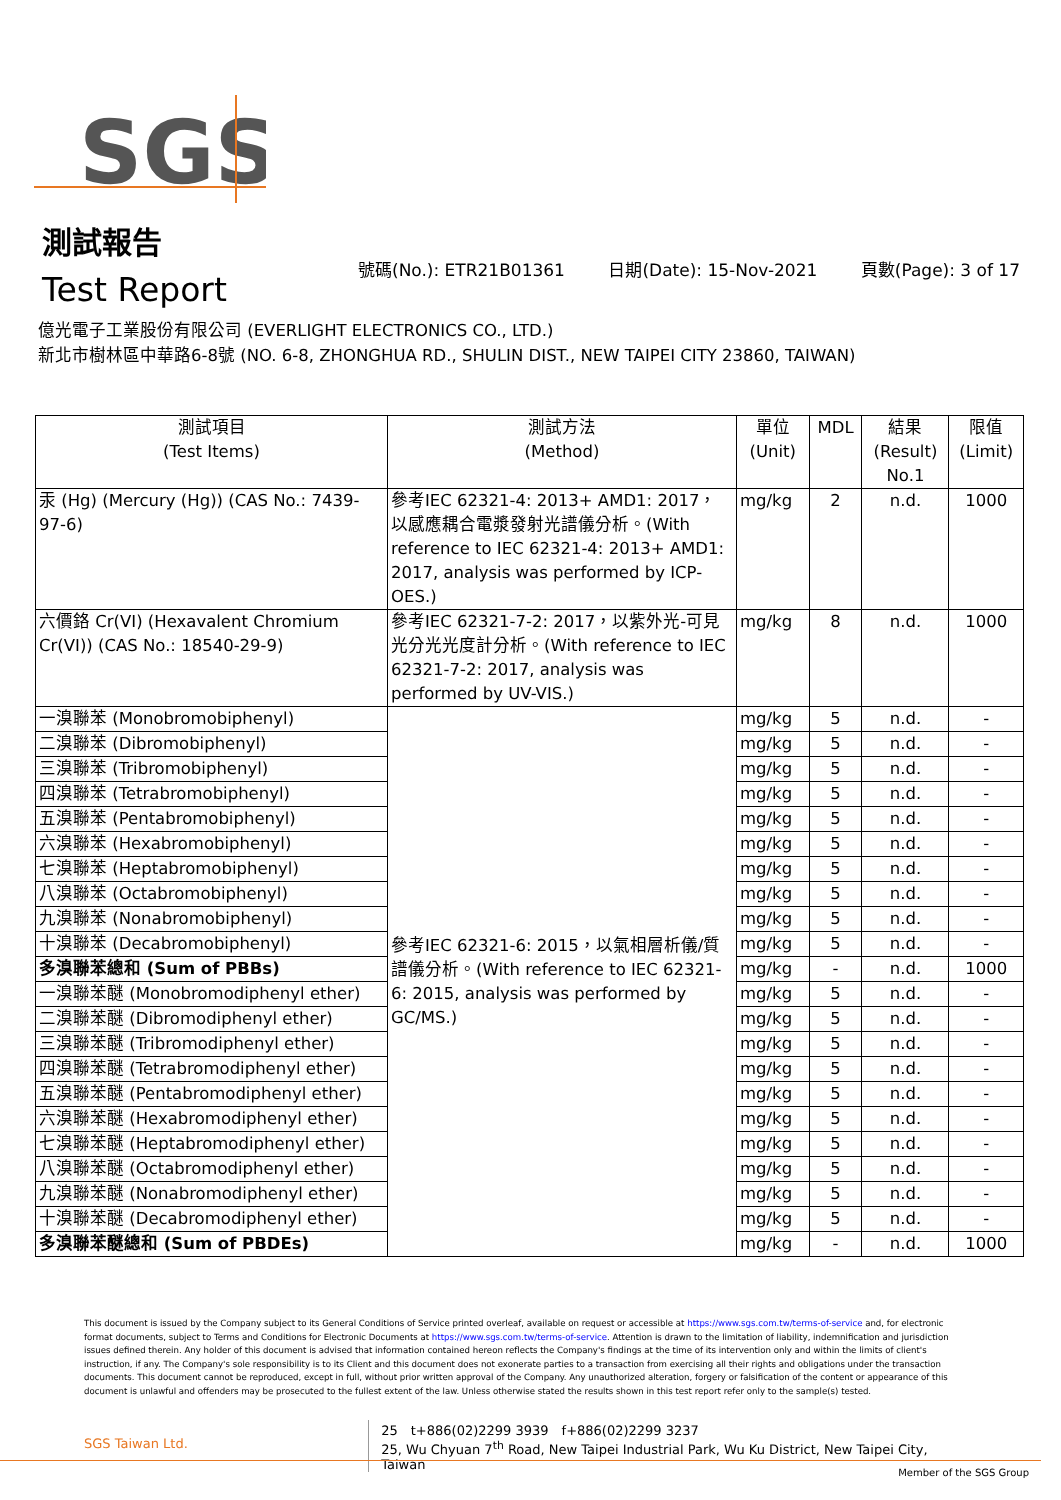SGS
測試報告
Test Report
號碼(No.): ETR21B01361 日期(Date): 15-Nov-2021 頁數(Page): 3 of 17
億光電子工業股份有限公司 (EVERLIGHT ELECTRONICS CO., LTD.)
新北市樹林區中華路6-8號 (NO. 6-8, ZHONGHUA RD., SHULIN DIST., NEW TAIPEI CITY 23860, TAIWAN)
| 測試項目 (Test Items) | 測試方法 (Method) | 單位 (Unit) | MDL | 結果 (Result) No.1 | 限值 (Limit) |
| --- | --- | --- | --- | --- | --- |
| 汞 (Hg) (Mercury (Hg)) (CAS No.: 7439-97-6) | 參考IEC 62321-4: 2013+ AMD1: 2017，以感應耦合電漿發射光譜儀分析。(With reference to IEC 62321-4: 2013+ AMD1: 2017, analysis was performed by ICP-OES.) | mg/kg | 2 | n.d. | 1000 |
| 六價鉻 Cr(VI) (Hexavalent Chromium Cr(VI)) (CAS No.: 18540-29-9) | 參考IEC 62321-7-2: 2017，以紫外光-可見光分光光度計分析。(With reference to IEC 62321-7-2: 2017, analysis was performed by UV-VIS.) | mg/kg | 8 | n.d. | 1000 |
| 一溴聯苯 (Monobromobiphenyl) | 參考IEC 62321-6: 2015，以氣相層析儀/質譜儀分析。(With reference to IEC 62321-6: 2015, analysis was performed by GC/MS.) | mg/kg | 5 | n.d. | - |
| 二溴聯苯 (Dibromobiphenyl) | | mg/kg | 5 | n.d. | - |
| 三溴聯苯 (Tribromobiphenyl) | | mg/kg | 5 | n.d. | - |
| 四溴聯苯 (Tetrabromobiphenyl) | | mg/kg | 5 | n.d. | - |
| 五溴聯苯 (Pentabromobiphenyl) | | mg/kg | 5 | n.d. | - |
| 六溴聯苯 (Hexabromobiphenyl) | | mg/kg | 5 | n.d. | - |
| 七溴聯苯 (Heptabromobiphenyl) | | mg/kg | 5 | n.d. | - |
| 八溴聯苯 (Octabromobiphenyl) | | mg/kg | 5 | n.d. | - |
| 九溴聯苯 (Nonabromobiphenyl) | | mg/kg | 5 | n.d. | - |
| 十溴聯苯 (Decabromobiphenyl) | | mg/kg | 5 | n.d. | - |
| 多溴聯苯總和 (Sum of PBBs) | | mg/kg | - | n.d. | 1000 |
| 一溴聯苯醚 (Monobromodiphenyl ether) | | mg/kg | 5 | n.d. | - |
| 二溴聯苯醚 (Dibromodiphenyl ether) | | mg/kg | 5 | n.d. | - |
| 三溴聯苯醚 (Tribromodiphenyl ether) | | mg/kg | 5 | n.d. | - |
| 四溴聯苯醚 (Tetrabromodiphenyl ether) | | mg/kg | 5 | n.d. | - |
| 五溴聯苯醚 (Pentabromodiphenyl ether) | | mg/kg | 5 | n.d. | - |
| 六溴聯苯醚 (Hexabromodiphenyl ether) | | mg/kg | 5 | n.d. | - |
| 七溴聯苯醚 (Heptabromodiphenyl ether) | | mg/kg | 5 | n.d. | - |
| 八溴聯苯醚 (Octabromodiphenyl ether) | | mg/kg | 5 | n.d. | - |
| 九溴聯苯醚 (Nonabromodiphenyl ether) | | mg/kg | 5 | n.d. | - |
| 十溴聯苯醚 (Decabromodiphenyl ether) | | mg/kg | 5 | n.d. | - |
| 多溴聯苯醚總和 (Sum of PBDEs) | | mg/kg | - | n.d. | 1000 |
This document is issued by the Company subject to its General Conditions of Service printed overleaf, available on request or accessible at https://www.sgs.com.tw/terms-of-service and, for electronic format documents, subject to Terms and Conditions for Electronic Documents at https://www.sgs.com.tw/terms-of-service. Attention is drawn to the limitation of liability, indemnification and jurisdiction issues defined therein. Any holder of this document is advised that information contained hereon reflects the Company's findings at the time of its intervention only and within the limits of client's instruction, if any. The Company's sole responsibility is to its Client and this document does not exonerate parties to a transaction from exercising all their rights and obligations under the transaction documents. This document cannot be reproduced, except in full, without prior written approval of the Company. Any unauthorized alteration, forgery or falsification of the content or appearance of this document is unlawful and offenders may be prosecuted to the fullest extent of the law. Unless otherwise stated the results shown in this test report refer only to the sample(s) tested.
SGS Taiwan Ltd.
25　t+886(02)2299 3939　f+886(02)2299 3237
25, Wu Chyuan 7<sup>th</sup> Road, New Taipei Industrial Park, Wu Ku District, New Taipei City, Taiwan
Member of the SGS Group